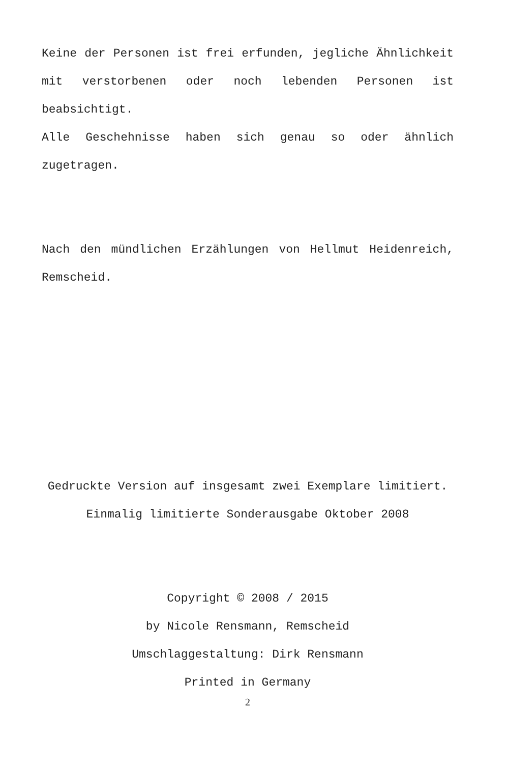Keine der Personen ist frei erfunden, jegliche Ähnlichkeit mit verstorbenen oder noch lebenden Personen ist beabsichtigt.
Alle Geschehnisse haben sich genau so oder ähnlich zugetragen.
Nach den mündlichen Erzählungen von Hellmut Heidenreich, Remscheid.
Gedruckte Version auf insgesamt zwei Exemplare limitiert.
Einmalig limitierte Sonderausgabe Oktober 2008
Copyright © 2008 / 2015
by Nicole Rensmann, Remscheid
Umschlaggestaltung: Dirk Rensmann
Printed in Germany
2